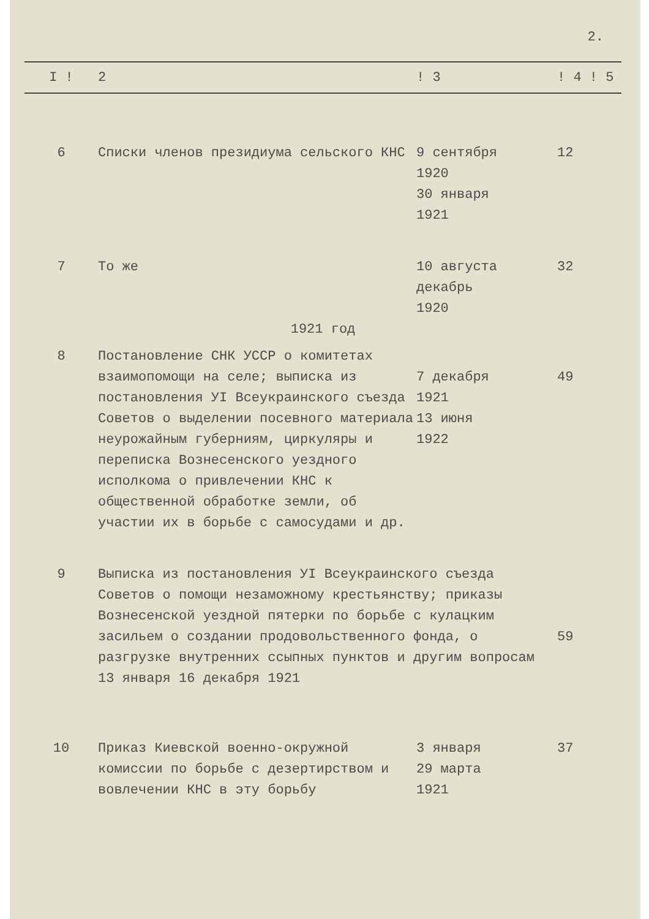2.
| I ! | 2 | ! 3 | ! 4 ! 5 |
| --- | --- | --- | --- |
| 6 | Списки членов президиума сельского КНС | 9 сентября 1920 30 января 1921 | 12 |
| 7 | То же | 10 августа декабрь 1920 | 32 |
| 1921 год | | | |
| 8 | Постановление СНК УССР о комитетах взаимопомощи на селе; выписка из постановления УI Всеукраинского съезда Советов о выделении посевного материала неурожайным губерниям, циркуляры и переписка Вознесенского уездного исполкома о привлечении КНС к общественной обработке земли, об участии их в борьбе с самосудами и др. | 7 декабря 1921 13 июня 1922 | 49 |
| 9 | Выписка из постановления УI Всеукраинского съезда Советов о помощи незаможному крестьянству; приказы Вознесенской уездной пятерки по борьбе с кулацким засильем о создании продовольственного фонда, о разгрузке внутренних ссыпных пунктов и другим вопросам 13 января 16 декабря 1921 | | 59 |
| 10 | Приказ Киевской военно-окружной комиссии по борьбе с дезертирством и вовлечении КНС в эту борьбу | 3 января 29 марта 1921 | 37 |